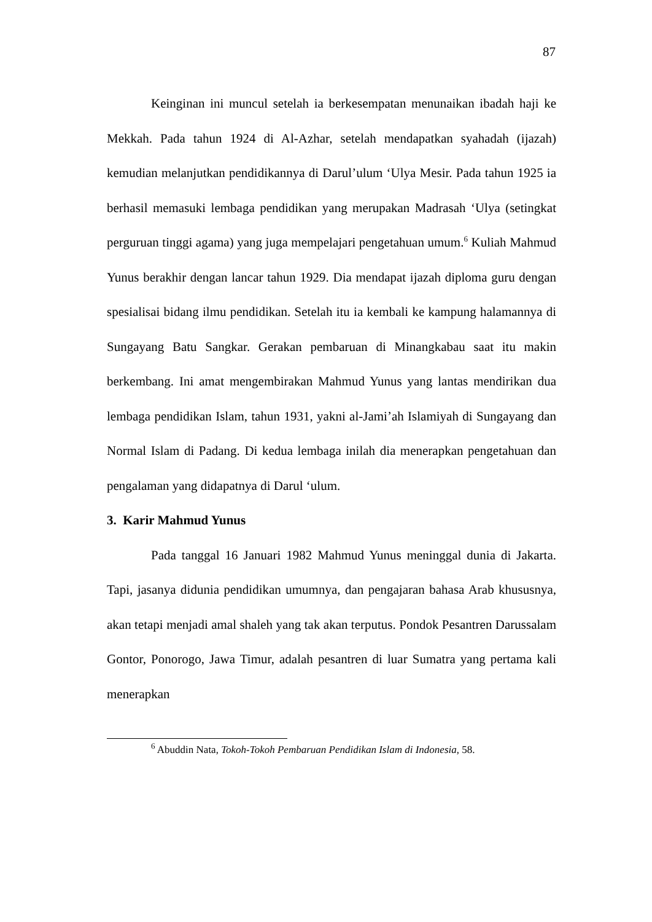87
Keinginan ini muncul setelah ia berkesempatan menunaikan ibadah haji ke Mekkah. Pada tahun 1924 di Al-Azhar, setelah mendapatkan syahadah (ijazah) kemudian melanjutkan pendidikannya di Darul’ulum ‘Ulya Mesir. Pada tahun 1925 ia berhasil memasuki lembaga pendidikan yang merupakan Madrasah ‘Ulya (setingkat perguruan tinggi agama) yang juga mempelajari pengetahuan umum.<sup>6</sup> Kuliah Mahmud Yunus berakhir dengan lancar tahun 1929. Dia mendapat ijazah diploma guru dengan spesialisai bidang ilmu pendidikan. Setelah itu ia kembali ke kampung halamannya di Sungayang Batu Sangkar. Gerakan pembaruan di Minangkabau saat itu makin berkembang. Ini amat mengembirakan Mahmud Yunus yang lantas mendirikan dua lembaga pendidikan Islam, tahun 1931, yakni al-Jami’ah Islamiyah di Sungayang dan Normal Islam di Padang. Di kedua lembaga inilah dia menerapkan pengetahuan dan pengalaman yang didapatnya di Darul ‘ulum.
3. Karir Mahmud Yunus
Pada tanggal 16 Januari 1982 Mahmud Yunus meninggal dunia di Jakarta. Tapi, jasanya didunia pendidikan umumnya, dan pengajaran bahasa Arab khususnya, akan tetapi menjadi amal shaleh yang tak akan terputus. Pondok Pesantren Darussalam Gontor, Ponorogo, Jawa Timur, adalah pesantren di luar Sumatra yang pertama kali menerapkan
<sup>6</sup> Abuddin Nata, Tokoh-Tokoh Pembaruan Pendidikan Islam di Indonesia, 58.